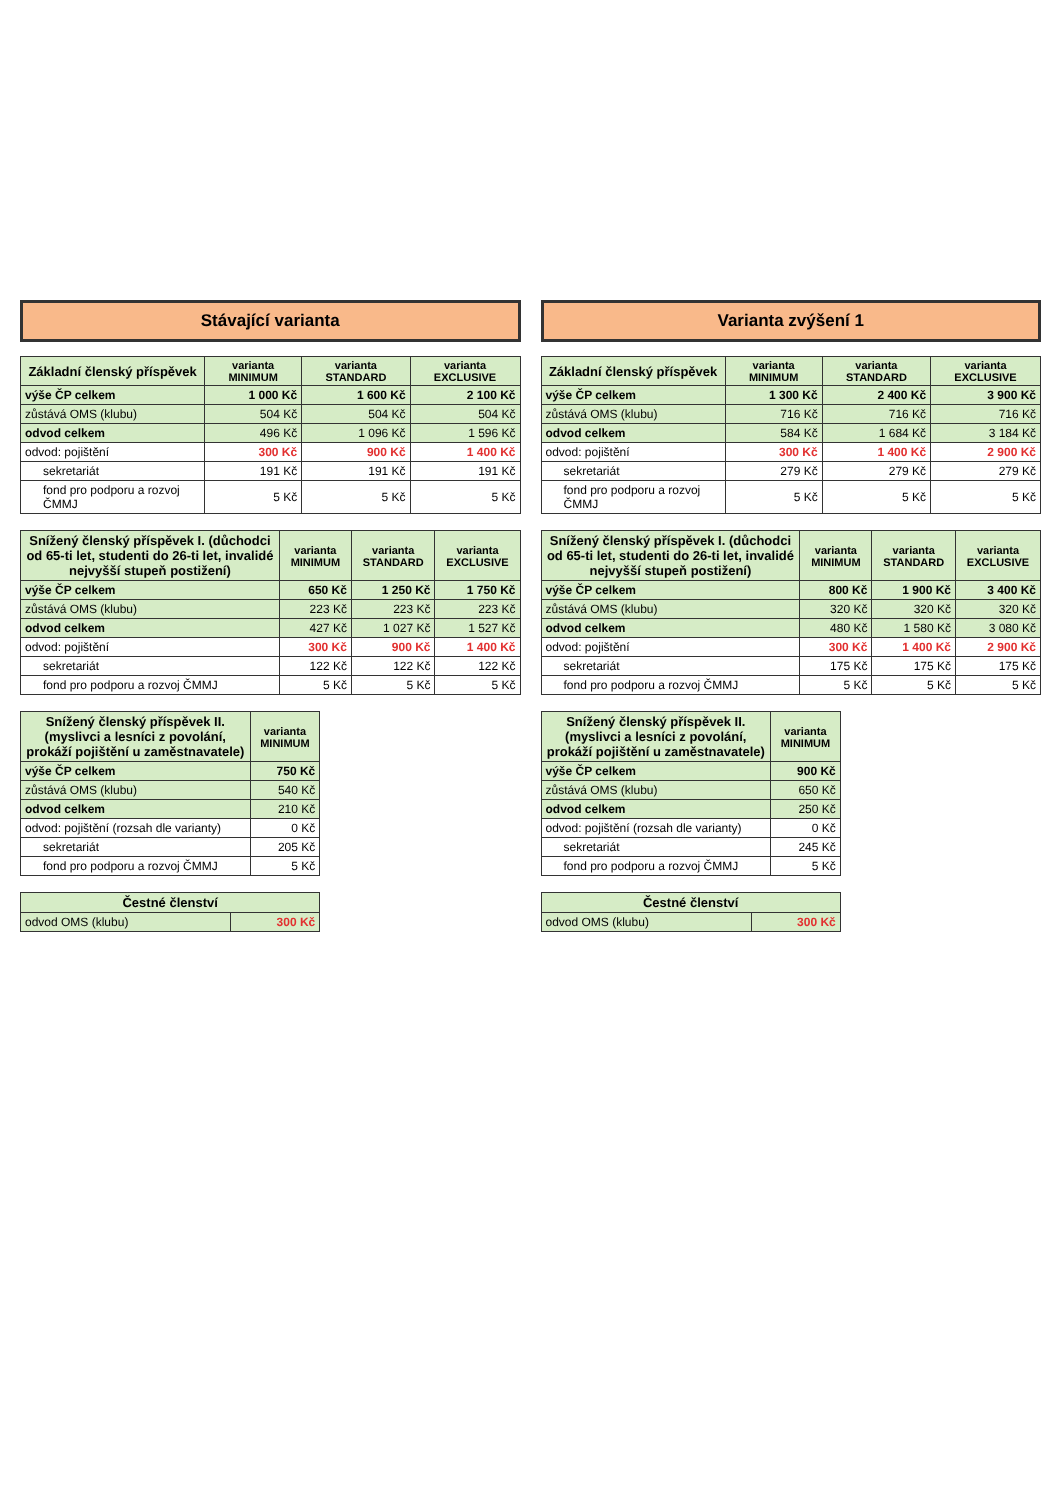Stávající varianta
| Základní členský příspěvek | varianta MINIMUM | varianta STANDARD | varianta EXCLUSIVE |
| --- | --- | --- | --- |
| výše ČP celkem | 1 000 Kč | 1 600 Kč | 2 100 Kč |
| zůstává OMS (klubu) | 504 Kč | 504 Kč | 504 Kč |
| odvod celkem | 496 Kč | 1 096 Kč | 1 596 Kč |
| odvod: pojištění | 300 Kč | 900 Kč | 1 400 Kč |
| sekretariát | 191 Kč | 191 Kč | 191 Kč |
| fond pro podporu a rozvoj ČMMJ | 5 Kč | 5 Kč | 5 Kč |
| Snížený členský příspěvek I. (důchodci od 65-ti let, studenti do 26-ti let, invalidé nejvyšší stupeň postižení) | varianta MINIMUM | varianta STANDARD | varianta EXCLUSIVE |
| --- | --- | --- | --- |
| výše ČP celkem | 650 Kč | 1 250 Kč | 1 750 Kč |
| zůstává OMS (klubu) | 223 Kč | 223 Kč | 223 Kč |
| odvod celkem | 427 Kč | 1 027 Kč | 1 527 Kč |
| odvod: pojištění | 300 Kč | 900 Kč | 1 400 Kč |
| sekretariát | 122 Kč | 122 Kč | 122 Kč |
| fond pro podporu a rozvoj ČMMJ | 5 Kč | 5 Kč | 5 Kč |
| Snížený členský příspěvek II. (myslivci a lesníci z povolání, prokáží pojištění u zaměstnavatele) | varianta MINIMUM |
| --- | --- |
| výše ČP celkem | 750 Kč |
| zůstává OMS (klubu) | 540 Kč |
| odvod celkem | 210 Kč |
| odvod: pojištění (rozsah dle varianty) | 0 Kč |
| sekretariát | 205 Kč |
| fond pro podporu a rozvoj ČMMJ | 5 Kč |
| Čestné členství | |
| --- | --- |
| odvod OMS (klubu) | 300 Kč |
Varianta zvýšení 1
| Základní členský příspěvek | varianta MINIMUM | varianta STANDARD | varianta EXCLUSIVE |
| --- | --- | --- | --- |
| výše ČP celkem | 1 300 Kč | 2 400 Kč | 3 900 Kč |
| zůstává OMS (klubu) | 716 Kč | 716 Kč | 716 Kč |
| odvod celkem | 584 Kč | 1 684 Kč | 3 184 Kč |
| odvod: pojištění | 300 Kč | 1 400 Kč | 2 900 Kč |
| sekretariát | 279 Kč | 279 Kč | 279 Kč |
| fond pro podporu a rozvoj ČMMJ | 5 Kč | 5 Kč | 5 Kč |
| Snížený členský příspěvek I. (důchodci od 65-ti let, studenti do 26-ti let, invalidé nejvyšší stupeň postižení) | varianta MINIMUM | varianta STANDARD | varianta EXCLUSIVE |
| --- | --- | --- | --- |
| výše ČP celkem | 800 Kč | 1 900 Kč | 3 400 Kč |
| zůstává OMS (klubu) | 320 Kč | 320 Kč | 320 Kč |
| odvod celkem | 480 Kč | 1 580 Kč | 3 080 Kč |
| odvod: pojištění | 300 Kč | 1 400 Kč | 2 900 Kč |
| sekretariát | 175 Kč | 175 Kč | 175 Kč |
| fond pro podporu a rozvoj ČMMJ | 5 Kč | 5 Kč | 5 Kč |
| Snížený členský příspěvek II. (myslivci a lesníci z povolání, prokáží pojištění u zaměstnavatele) | varianta MINIMUM |
| --- | --- |
| výše ČP celkem | 900 Kč |
| zůstává OMS (klubu) | 650 Kč |
| odvod celkem | 250 Kč |
| odvod: pojištění (rozsah dle varianty) | 0 Kč |
| sekretariát | 245 Kč |
| fond pro podporu a rozvoj ČMMJ | 5 Kč |
| Čestné členství | |
| --- | --- |
| odvod OMS (klubu) | 300 Kč |